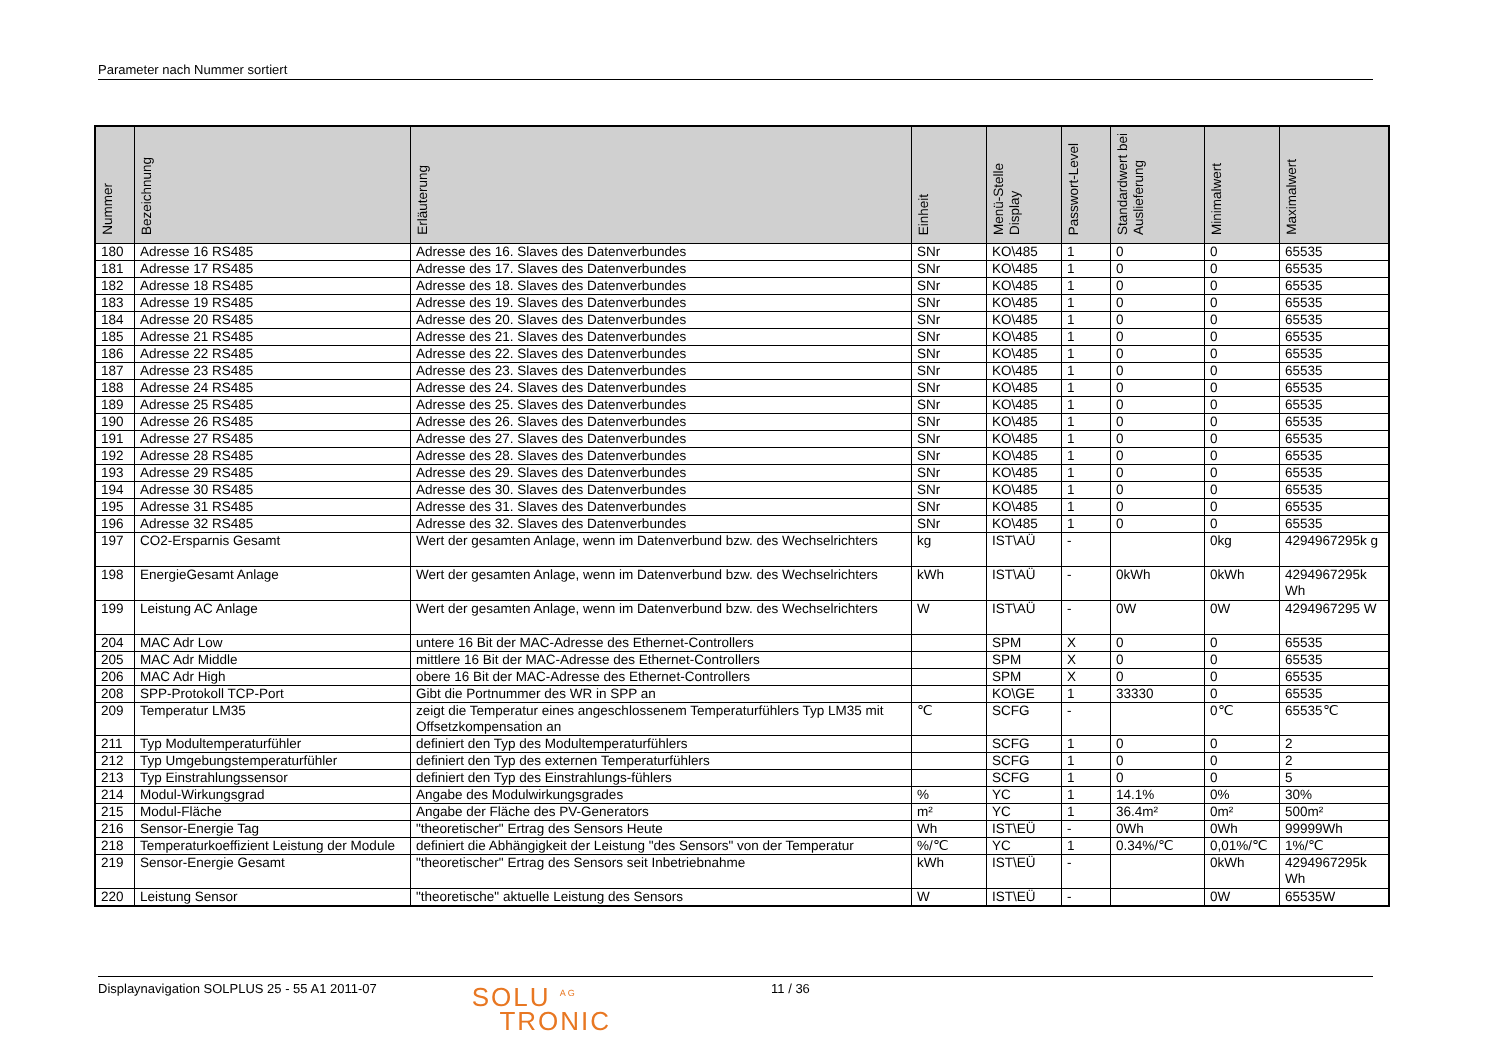Parameter nach Nummer sortiert
| Nummer | Bezeichnung | Erläuterung | Einheit | Menü-Stelle Display | Passwort-Level | Standardwert bei Auslieferung | Minimalwert | Maximalwert |
| --- | --- | --- | --- | --- | --- | --- | --- | --- |
| 180 | Adresse 16 RS485 | Adresse des 16. Slaves des Datenverbundes | SNr | KO\485 | 1 | 0 | 0 | 65535 |
| 181 | Adresse 17 RS485 | Adresse des 17. Slaves des Datenverbundes | SNr | KO\485 | 1 | 0 | 0 | 65535 |
| 182 | Adresse 18 RS485 | Adresse des 18. Slaves des Datenverbundes | SNr | KO\485 | 1 | 0 | 0 | 65535 |
| 183 | Adresse 19 RS485 | Adresse des 19. Slaves des Datenverbundes | SNr | KO\485 | 1 | 0 | 0 | 65535 |
| 184 | Adresse 20 RS485 | Adresse des 20. Slaves des Datenverbundes | SNr | KO\485 | 1 | 0 | 0 | 65535 |
| 185 | Adresse 21 RS485 | Adresse des 21. Slaves des Datenverbundes | SNr | KO\485 | 1 | 0 | 0 | 65535 |
| 186 | Adresse 22 RS485 | Adresse des 22. Slaves des Datenverbundes | SNr | KO\485 | 1 | 0 | 0 | 65535 |
| 187 | Adresse 23 RS485 | Adresse des 23. Slaves des Datenverbundes | SNr | KO\485 | 1 | 0 | 0 | 65535 |
| 188 | Adresse 24 RS485 | Adresse des 24. Slaves des Datenverbundes | SNr | KO\485 | 1 | 0 | 0 | 65535 |
| 189 | Adresse 25 RS485 | Adresse des 25. Slaves des Datenverbundes | SNr | KO\485 | 1 | 0 | 0 | 65535 |
| 190 | Adresse 26 RS485 | Adresse des 26. Slaves des Datenverbundes | SNr | KO\485 | 1 | 0 | 0 | 65535 |
| 191 | Adresse 27 RS485 | Adresse des 27. Slaves des Datenverbundes | SNr | KO\485 | 1 | 0 | 0 | 65535 |
| 192 | Adresse 28 RS485 | Adresse des 28. Slaves des Datenverbundes | SNr | KO\485 | 1 | 0 | 0 | 65535 |
| 193 | Adresse 29 RS485 | Adresse des 29. Slaves des Datenverbundes | SNr | KO\485 | 1 | 0 | 0 | 65535 |
| 194 | Adresse 30 RS485 | Adresse des 30. Slaves des Datenverbundes | SNr | KO\485 | 1 | 0 | 0 | 65535 |
| 195 | Adresse 31 RS485 | Adresse des 31. Slaves des Datenverbundes | SNr | KO\485 | 1 | 0 | 0 | 65535 |
| 196 | Adresse 32 RS485 | Adresse des 32. Slaves des Datenverbundes | SNr | KO\485 | 1 | 0 | 0 | 65535 |
| 197 | CO2-Ersparnis Gesamt | Wert der gesamten Anlage, wenn im Datenverbund bzw. des Wechselrichters | kg | IST\AÜ | - | | 0kg | 4294967295k g |
| 198 | EnergieGesamt Anlage | Wert der gesamten Anlage, wenn im Datenverbund bzw. des Wechselrichters | kWh | IST\AÜ | - | 0kWh | 0kWh | 4294967295k Wh |
| 199 | Leistung AC Anlage | Wert der gesamten Anlage, wenn im Datenverbund bzw. des Wechselrichters | W | IST\AÜ | - | 0W | 0W | 4294967295 W |
| 204 | MAC Adr Low | untere 16 Bit der MAC-Adresse des Ethernet-Controllers | | SPM | X | 0 | 0 | 65535 |
| 205 | MAC Adr Middle | mittlere 16 Bit der MAC-Adresse des Ethernet-Controllers | | SPM | X | 0 | 0 | 65535 |
| 206 | MAC Adr High | obere 16 Bit der MAC-Adresse des Ethernet-Controllers | | SPM | X | 0 | 0 | 65535 |
| 208 | SPP-Protokoll TCP-Port | Gibt die Portnummer des WR in SPP an | | KO\GE | 1 | 33330 | 0 | 65535 |
| 209 | Temperatur LM35 | zeigt die Temperatur eines angeschlossenem Temperaturfühlers Typ LM35 mit Offsetzkompensation an | ℃ | SCFG | - | | 0℃ | 65535℃ |
| 211 | Typ Modultemperaturfühler | definiert den Typ des Modultemperaturfühlers | | SCFG | 1 | 0 | 0 | 2 |
| 212 | Typ Umgebungstemperaturfühler | definiert den Typ des externen Temperaturfühlers | | SCFG | 1 | 0 | 0 | 2 |
| 213 | Typ Einstrahlungssensor | definiert den Typ des Einstrahlungs-fühlers | | SCFG | 1 | 0 | 0 | 5 |
| 214 | Modul-Wirkungsgrad | Angabe des Modulwirkungsgrades | % | YC | 1 | 14.1% | 0% | 30% |
| 215 | Modul-Fläche | Angabe der Fläche des PV-Generators | m² | YC | 1 | 36.4m² | 0m² | 500m² |
| 216 | Sensor-Energie Tag | "theoretischer" Ertrag des Sensors Heute | Wh | IST\EÜ | - | 0Wh | 0Wh | 99999Wh |
| 218 | Temperaturkoeffizient Leistung der Module | definiert die Abhängigkeit der Leistung "des Sensors" von der Temperatur | %/℃ | YC | 1 | 0.34%/℃ | 0,01%/℃ | 1%/℃ |
| 219 | Sensor-Energie Gesamt | "theoretischer" Ertrag des Sensors seit Inbetriebnahme | kWh | IST\EÜ | - | | 0kWh | 4294967295k Wh |
| 220 | Leistung Sensor | "theoretische" aktuelle Leistung des Sensors | W | IST\EÜ | - | | 0W | 65535W |
Displaynavigation SOLPLUS 25 - 55 A1 2011-07
SOLU <sup>AG</sup>
TRONIC
11 / 36